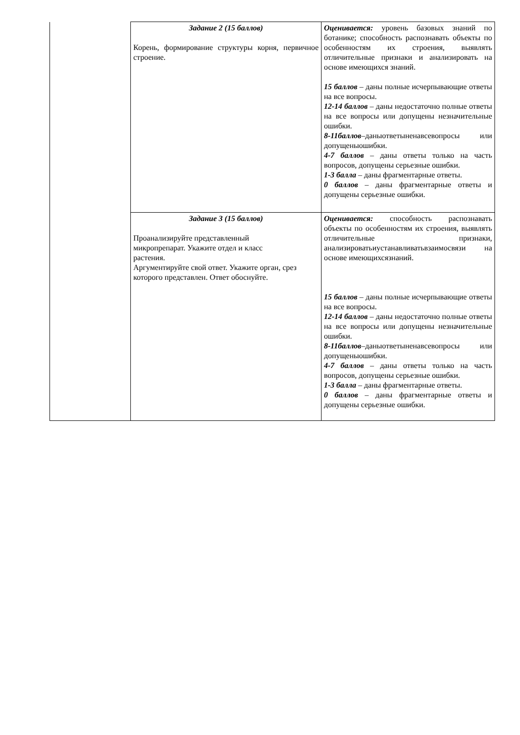| | Задание 2 (15 баллов) Корень, формирование структуры корня, первичное строение. | Оценивается: уровень базовых знаний по ботанике; способность распознавать объекты по особенностям их строения, выявлять отличительные признаки и анализировать на основе имеющихся знаний. 15 баллов – даны полные исчерпывающие ответы на все вопросы. 12-14 баллов – даны недостаточно полные ответы на все вопросы или допущены незначительные ошибки. 8-11баллов –даныответыненавсевопросы или допущеныошибки. 4-7 баллов – даны ответы только на часть вопросов, допущены серьезные ошибки. 1-3 балла – даны фрагментарные ответы. 0 баллов – даны фрагментарные ответы и допущены серьезные ошибки. |
| | Задание 3 (15 баллов) Проанализируйте представленный микропрепарат. Укажите отдел и класс растения. Аргументируйте свой ответ. Укажите орган, срез которого представлен. Ответ обоснуйте. | Оценивается: способность распознавать объекты по особенностям их строения, выявлять отличительные признаки, анализироватьиустанавливатьвзаимосвязи на основе имеющихсязнаний. 15 баллов – даны полные исчерпывающие ответы на все вопросы. 12-14 баллов – даны недостаточно полные ответы на все вопросы или допущены незначительные ошибки. 8-11баллов –даныответыненавсевопросы или допущеныошибки. 4-7 баллов – даны ответы только на часть вопросов, допущены серьезные ошибки. 1-3 балла – даны фрагментарные ответы. 0 баллов – даны фрагментарные ответы и допущены серьезные ошибки. |